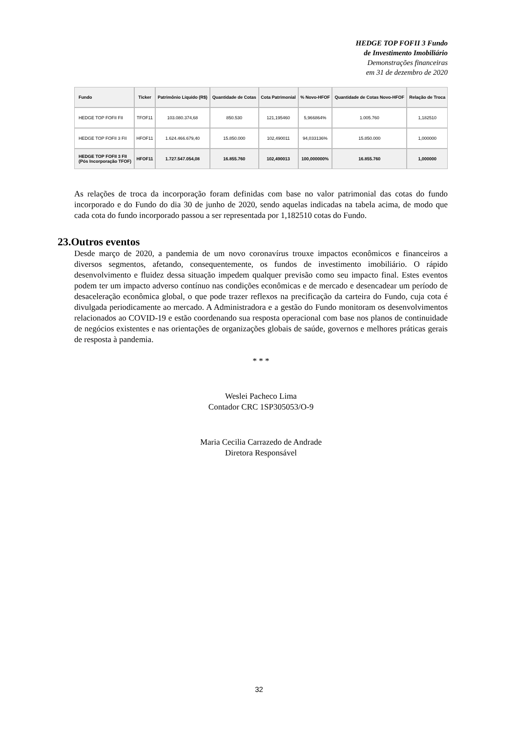HEDGE TOP FOFII 3 Fundo
de Investimento Imobiliário
Demonstrações financeiras
em 31 de dezembro de 2020
| Fundo | Ticker | Patrimônio Líquido (R$) | Quantidade de Cotas | Cota Patrimonial | % Novo-HFOF | Quantidade de Cotas Novo-HFOF | Relação de Troca |
| --- | --- | --- | --- | --- | --- | --- | --- |
| HEDGE TOP FOFII FII | TFOF11 | 103.080.374,68 | 850.530 | 121,195460 | 5,966864% | 1.005.760 | 1,182510 |
| HEDGE TOP FOFII 3 FII | HFOF11 | 1.624.466.679,40 | 15.850.000 | 102,490011 | 94,033136% | 15.850.000 | 1,000000 |
| HEDGE TOP FOFII 3 FII (Pós Incorporação TFOF) | HFOF11 | 1.727.547.054,08 | 16.855.760 | 102,490013 | 100,000000% | 16.855.760 | 1,000000 |
As relações de troca da incorporação foram definidas com base no valor patrimonial das cotas do fundo incorporado e do Fundo do dia 30 de junho de 2020, sendo aquelas indicadas na tabela acima, de modo que cada cota do fundo incorporado passou a ser representada por 1,182510 cotas do Fundo.
23.Outros eventos
Desde março de 2020, a pandemia de um novo coronavírus trouxe impactos econômicos e financeiros a diversos segmentos, afetando, consequentemente, os fundos de investimento imobiliário. O rápido desenvolvimento e fluidez dessa situação impedem qualquer previsão como seu impacto final. Estes eventos podem ter um impacto adverso contínuo nas condições econômicas e de mercado e desencadear um período de desaceleração econômica global, o que pode trazer reflexos na precificação da carteira do Fundo, cuja cota é divulgada periodicamente ao mercado. A Administradora e a gestão do Fundo monitoram os desenvolvimentos relacionados ao COVID-19 e estão coordenando sua resposta operacional com base nos planos de continuidade de negócios existentes e nas orientações de organizações globais de saúde, governos e melhores práticas gerais de resposta à pandemia.
* * *
Weslei Pacheco Lima
Contador CRC 1SP305053/O-9
Maria Cecilia Carrazedo de Andrade
Diretora Responsável
32